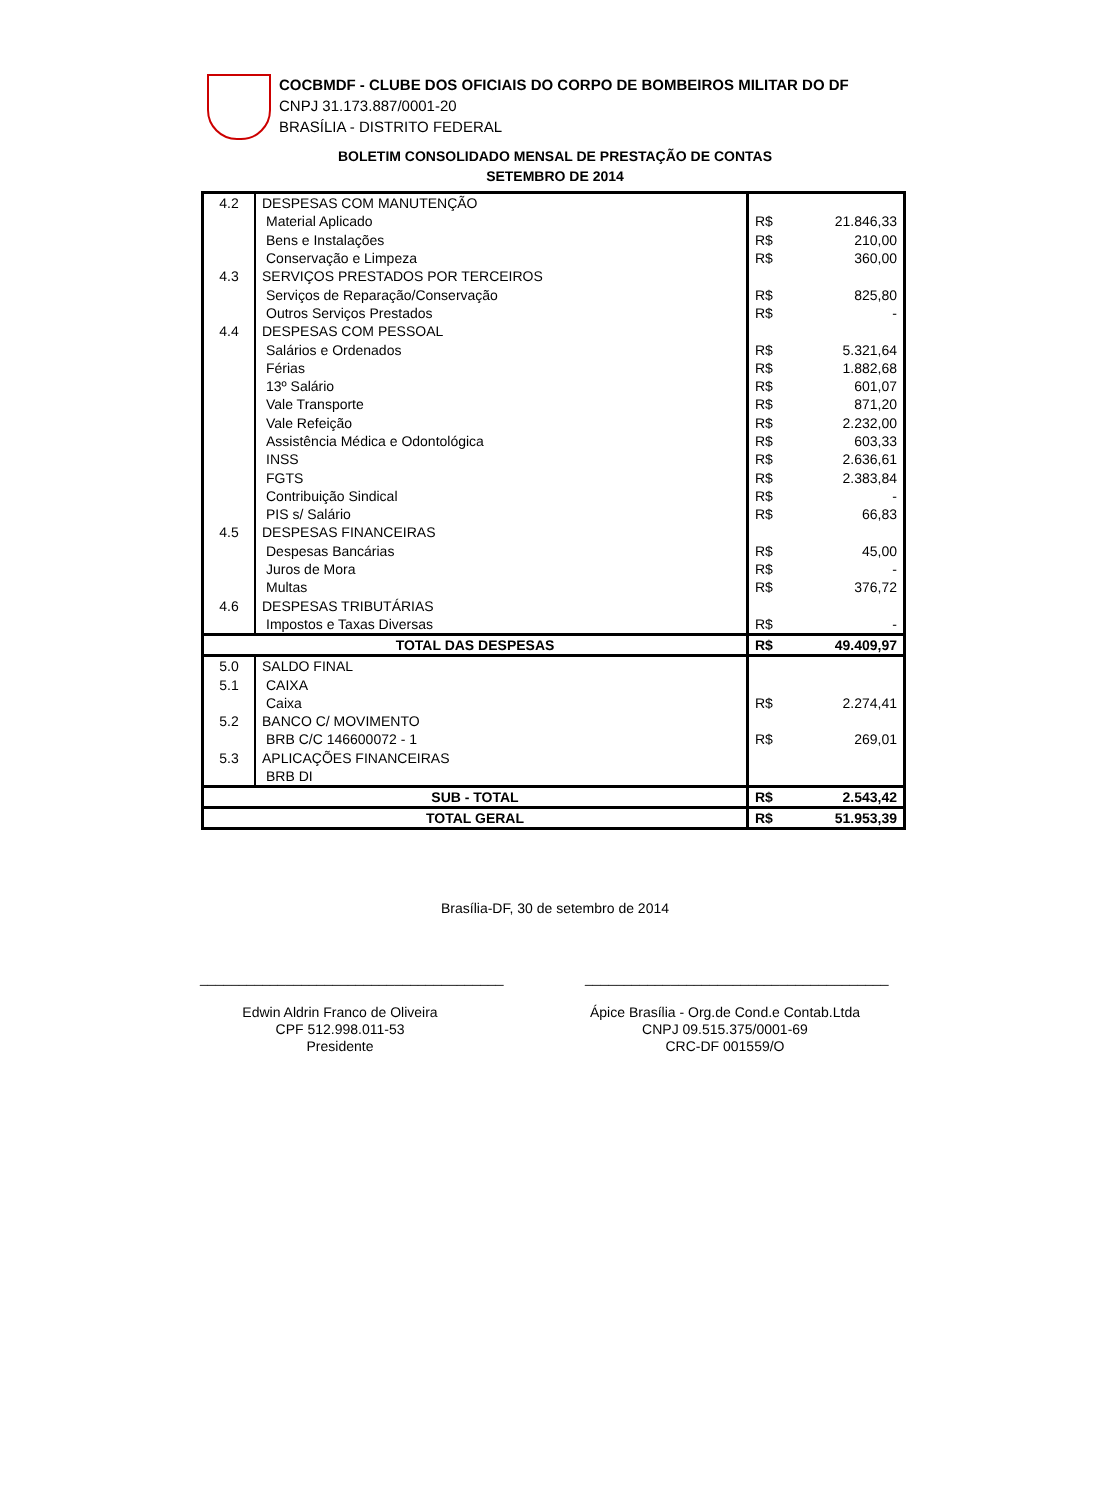COCBMDF - CLUBE DOS OFICIAIS DO CORPO DE BOMBEIROS MILITAR DO DF
CNPJ 31.173.887/0001-20
BRASÍLIA - DISTRITO FEDERAL
BOLETIM CONSOLIDADO MENSAL DE PRESTAÇÃO DE CONTAS
SETEMBRO DE 2014
| 4.2 | DESPESAS COM MANUTENÇÃO | | |
| | Material Aplicado | R$ | 21.846,33 |
| | Bens e Instalações | R$ | 210,00 |
| | Conservação e Limpeza | R$ | 360,00 |
| 4.3 | SERVIÇOS PRESTADOS POR TERCEIROS | | |
| | Serviços de Reparação/Conservação | R$ | 825,80 |
| | Outros Serviços Prestados | R$ | - |
| 4.4 | DESPESAS COM PESSOAL | | |
| | Salários e Ordenados | R$ | 5.321,64 |
| | Férias | R$ | 1.882,68 |
| | 13º Salário | R$ | 601,07 |
| | Vale Transporte | R$ | 871,20 |
| | Vale Refeição | R$ | 2.232,00 |
| | Assistência Médica e Odontológica | R$ | 603,33 |
| | INSS | R$ | 2.636,61 |
| | FGTS | R$ | 2.383,84 |
| | Contribuição Sindical | R$ | - |
| | PIS s/ Salário | R$ | 66,83 |
| 4.5 | DESPESAS FINANCEIRAS | | |
| | Despesas Bancárias | R$ | 45,00 |
| | Juros de Mora | R$ | - |
| | Multas | R$ | 376,72 |
| 4.6 | DESPESAS TRIBUTÁRIAS | | |
| | Impostos e Taxas Diversas | R$ | - |
| TOTAL DAS DESPESAS | | R$ | 49.409,97 |
| 5.0 | SALDO FINAL | | |
| 5.1 | CAIXA | | |
| | Caixa | R$ | 2.274,41 |
| 5.2 | BANCO C/ MOVIMENTO | | |
| | BRB C/C 146600072 - 1 | R$ | 269,01 |
| 5.3 | APLICAÇÕES FINANCEIRAS | | |
| | BRB DI | | |
| SUB - TOTAL | | R$ | 2.543,42 |
| TOTAL GERAL | | R$ | 51.953,39 |
Brasília-DF, 30 de setembro de 2014
_______________________________________
Edwin Aldrin Franco de Oliveira
CPF 512.998.011-53
Presidente
_______________________________________
Ápice Brasília - Org.de Cond.e Contab.Ltda
CNPJ 09.515.375/0001-69
CRC-DF 001559/O